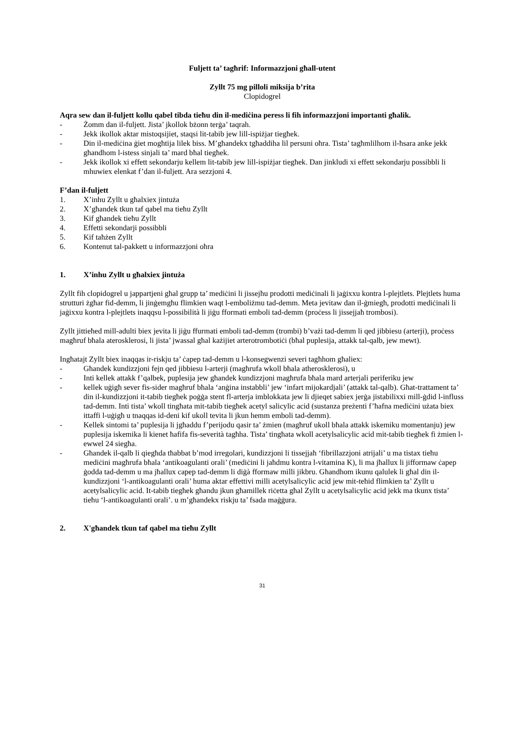Fuljett ta’ tagħrif: Informazzjoni għall-utent
Zyllt 75 mg pilloli miksija b’rita
Clopidogrel
Aqra sew dan il-fuljett kollu qabel tibda tieħu din il-mediċina peress li fih informazzjoni importanti għalik.
- Żomm dan il-fuljett. Jista’ jkollok bżonn terġa’ taqrah.
- Jekk ikollok aktar mistoqsijiet, staqsi lit-tabib jew lill-ispiżjar tiegħek.
- Din il-mediċina ġiet mogħtija lilek biss. M’għandekx tgħaddiha lil persuni oħra. Tista’ tagħmlilhom il-ħsara anke jekk għandhom l-istess sinjali ta’ mard bħal tiegħek.
- Jekk ikollok xi effett sekondarju kellem lit-tabib jew lill-ispiżjar tiegħek. Dan jinkludi xi effett sekondarju possibbli li mhuwiex elenkat f’dan il-fuljett. Ara sezzjoni 4.
F’dan il-fuljett
1. X’inhu Zyllt u għalxiex jintuża
2. X’għandek tkun taf qabel ma tieħu Zyllt
3. Kif għandek tieħu Zyllt
4. Effetti sekondarji possibbli
5. Kif taħżen Zyllt
6. Kontenut tal-pakkett u informazzjoni oħra
1. X’inhu Zyllt u għalxiex jintuża
Zyllt fih clopidogrel u jappartjeni għal grupp ta’ mediċini li jissejħu prodotti mediċinali li jaġixxu kontra l-plejtlets. Plejtlets huma strutturi żgħar fid-demm, li jinġemgħu flimkien waqt l-emboliżmu tad-demm. Meta jevitaw dan il-ġmiegħ, prodotti mediċinali li jaġixxu kontra l-plejtlets inaqqsu l-possibilità li jiġu fformati emboli tad-demm (proċess li jissejjaħ trombosi).
Zyllt jittieħed mill-adulti biex jevita li jiġu ffurmati emboli tad-demm (trombi) b’vażi tad-demm li qed jibbiesu (arterji), proċess magħruf bħala aterosklerosi, li jista’ jwassal għal każijiet arterotrombotiċi (bħal puplesija, attakk tal-qalb, jew mewt).
Ingħatajt Zyllt biex inaqqas ir-riskju ta’ ċapep tad-demm u l-konsegwenzi severi tagħhom għaliex:
- Għandek kundizzjoni fejn qed jibbiesu l-arterji (magħrufa wkoll bħala atherosklerosi), u
- Inti kellek attakk f’qalbek, puplesija jew għandek kundizzjoni magħrufa bħala mard arterjali periferiku jew
- kellek uġigħ sever fis-sider magħruf bħala ‘anġina instabbli’ jew ‘infart mijokardjali’ (attakk tal-qalb). Għat-trattament ta’ din il-kundizzjoni it-tabib tiegħek poġġa stent fl-arterja imblokkata jew li djieqet sabiex jerġa jistabilixxi mill-ġdid l-influss tad-demm. Inti tista’ wkoll tingħata mit-tabib tiegħek acetyl salicylic acid (sustanza preżenti f’ħafna mediċini użata biex ittaffi l-uġigħ u tnaqqas id-deni kif ukoll tevita li jkun hemm emboli tad-demm).
- Kellek sintomi ta’ puplesija li jgħaddu f’perijodu qasir ta’ żmien (magħruf ukoll bħala attakk iskemiku momentanju) jew puplesija iskemika li kienet ħafifa fis-severità tagħha. Tista’ tingħata wkoll acetylsalicylic acid mit-tabib tiegħek fi żmien l-ewwel 24 siegħa.
- Għandek il-qalb li qiegħda tħabbat b’mod irregolari, kundizzjoni li tissejjaħ ‘fibrillazzjoni atrijali’ u ma tistax tieħu mediċini magħrufa bħala ‘antikoagulanti orali’ (mediċini li jaħdmu kontra l-vitamina K), li ma jħallux li jifformaw ċapep ġodda tad-demm u ma jħallux capep tad-demm li diġà fformaw milli jikbru. Għandhom ikunu qalulek li għal din il-kundizzjoni ‘l-antikoagulanti orali’ huma aktar effettivi milli acetylsalicylic acid jew mit-teħid flimkien ta’ Zyllt u acetylsalicylic acid. It-tabib tiegħek għandu jkun għamillek riċetta għal Zyllt u acetylsalicylic acid jekk ma tkunx tista’ tieħu ‘l-antikoagulanti orali’. u m’għandekx riskju ta’ fsada maġġura.
2. X'għandek tkun taf qabel ma tieħu Zyllt
31